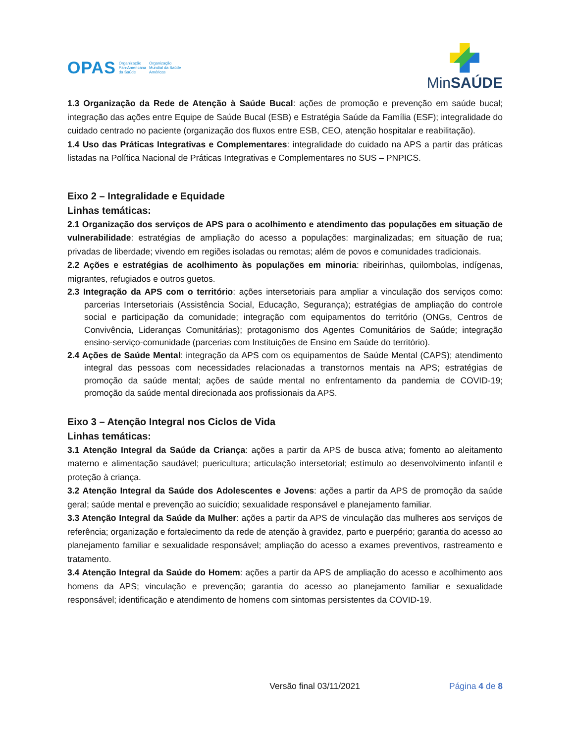OPAS Organização
Pan-Americana
da Saúde Organização
Mundial da Saúde
Américas
MinSAÚDE
1.3 Organização da Rede de Atenção à Saúde Bucal: ações de promoção e prevenção em saúde bucal; integração das ações entre Equipe de Saúde Bucal (ESB) e Estratégia Saúde da Família (ESF); integralidade do cuidado centrado no paciente (organização dos fluxos entre ESB, CEO, atenção hospitalar e reabilitação).
1.4 Uso das Práticas Integrativas e Complementares: integralidade do cuidado na APS a partir das práticas listadas na Política Nacional de Práticas Integrativas e Complementares no SUS – PNPICS.
Eixo 2 – Integralidade e Equidade
Linhas temáticas:
2.1 Organização dos serviços de APS para o acolhimento e atendimento das populações em situação de vulnerabilidade: estratégias de ampliação do acesso a populações: marginalizadas; em situação de rua; privadas de liberdade; vivendo em regiões isoladas ou remotas; além de povos e comunidades tradicionais.
2.2 Ações e estratégias de acolhimento às populações em minoria: ribeirinhas, quilombolas, indígenas, migrantes, refugiados e outros guetos.
2.3 Integração da APS com o território: ações intersetoriais para ampliar a vinculação dos serviços como: parcerias Intersetoriais (Assistência Social, Educação, Segurança); estratégias de ampliação do controle social e participação da comunidade; integração com equipamentos do território (ONGs, Centros de Convivência, Lideranças Comunitárias); protagonismo dos Agentes Comunitários de Saúde; integração ensino-serviço-comunidade (parcerias com Instituições de Ensino em Saúde do território).
2.4 Ações de Saúde Mental: integração da APS com os equipamentos de Saúde Mental (CAPS); atendimento integral das pessoas com necessidades relacionadas a transtornos mentais na APS; estratégias de promoção da saúde mental; ações de saúde mental no enfrentamento da pandemia de COVID-19; promoção da saúde mental direcionada aos profissionais da APS.
Eixo 3 – Atenção Integral nos Ciclos de Vida
Linhas temáticas:
3.1 Atenção Integral da Saúde da Criança: ações a partir da APS de busca ativa; fomento ao aleitamento materno e alimentação saudável; puericultura; articulação intersetorial; estímulo ao desenvolvimento infantil e proteção à criança.
3.2 Atenção Integral da Saúde dos Adolescentes e Jovens: ações a partir da APS de promoção da saúde geral; saúde mental e prevenção ao suicídio; sexualidade responsável e planejamento familiar.
3.3 Atenção Integral da Saúde da Mulher: ações a partir da APS de vinculação das mulheres aos serviços de referência; organização e fortalecimento da rede de atenção à gravidez, parto e puerpério; garantia do acesso ao planejamento familiar e sexualidade responsável; ampliação do acesso a exames preventivos, rastreamento e tratamento.
3.4 Atenção Integral da Saúde do Homem: ações a partir da APS de ampliação do acesso e acolhimento aos homens da APS; vinculação e prevenção; garantia do acesso ao planejamento familiar e sexualidade responsável; identificação e atendimento de homens com sintomas persistentes da COVID-19.
Versão final 03/11/2021 Página 4 de 8